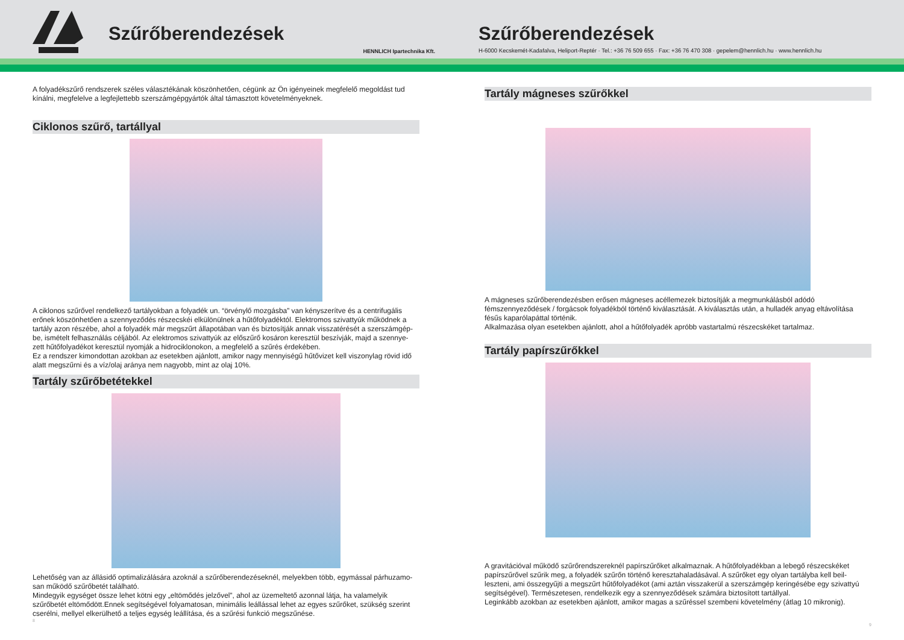Szűrőberendezések
HENNLICH Ipartechnika Kft.
Szűrőberendezések
H-6000 Kecskemét-Kadafalva, Heliport-Reptér · Tel.: +36 76 509 655 · Fax: +36 76 470 308 · gepelem@hennlich.hu · www.hennlich.hu
A folyadékszűrő rendszerek széles választékának köszönhetően, cégünk az Ön igényeinek megfelelő megoldást tud kínálni, megfelelve a legfejlettebb szerszámgépgyártók által támasztott követelményeknek.
Ciklonos szűrő, tartállyal
A ciklonos szűrővel rendelkező tartályokban a folyadék un. “örvénylő mozgásba” van kényszerítve és a centrifugális erőnek köszönhetően a szennyeződés részecskéi elkülönülnek a hűtőfolyadéktól. Elektromos szivattyúk működnek a tartály azon részébe, ahol a folyadék már megszűrt állapotában van és biztosítják annak visszatérését a szerszámgép-be, ismételt felhasználás céljából. Az elektromos szivattyúk az előszűrő kosáron keresztül beszívják, majd a szennye-zett hűtőfolyadékot keresztül nyomják a hidrociklonokon, a megfelelő a szűrés érdekében.
Ez a rendszer kimondottan azokban az esetekben ajánlott, amikor nagy mennyiségű hűtővizet kell viszonylag rövid idő alatt megszűrni és a víz/olaj aránya nem nagyobb, mint az olaj 10%.
Tartály szűrőbetétekkel
Lehetőség van az állásidő optimalizálására azoknál a szűrőberendezéseknél, melyekben több, egymással párhuzamo-san működő szűrőbetét található.
Mindegyik egységet össze lehet kötni egy „eltömődés jelzővel”, ahol az üzemeltető azonnal látja, ha valamelyik szűrőbetét eltömődött.Ennek segítségével folyamatosan, minimális leállással lehet az egyes szűrőket, szükség szerint cserélni, mellyel elkerülhető a teljes egység leállítása, és a szűrési funkció megszűnése.
8
Tartály mágneses szűrőkkel
A mágneses szűrőberendezésben erősen mágneses acéllemezek biztosítják a megmunkálásból adódó fémszennyeződések / forgácsok folyadékból történő kiválasztását. A kiválasztás után, a hulladék anyag eltávolítása fésűs kaparólapáttal történik.
Alkalmazása olyan esetekben ajánlott, ahol a hűtőfolyadék apróbb vastartalmú részecskéket tartalmaz.
Tartály papírszűrőkkel
A gravitációval működő szűrőrendszereknél papírszűrőket alkalmaznak. A hűtőfolyadékban a lebegő részecskéket papírszűrővel szűrik meg, a folyadék szűrőn történő keresztahaladásával. A szűrőket egy olyan tartályba kell beil-leszteni, ami összegyűjti a megszűrt hűtőfolyadékot (ami aztán visszakerül a szerszámgép keringésébe egy szivattyú segítségével). Természetesen, rendelkezik egy a szennyeződések számára biztosított tartállyal.
Leginkább azokban az esetekben ajánlott, amikor magas a szűréssel szembeni követelmény (átlag 10 mikronig).
9